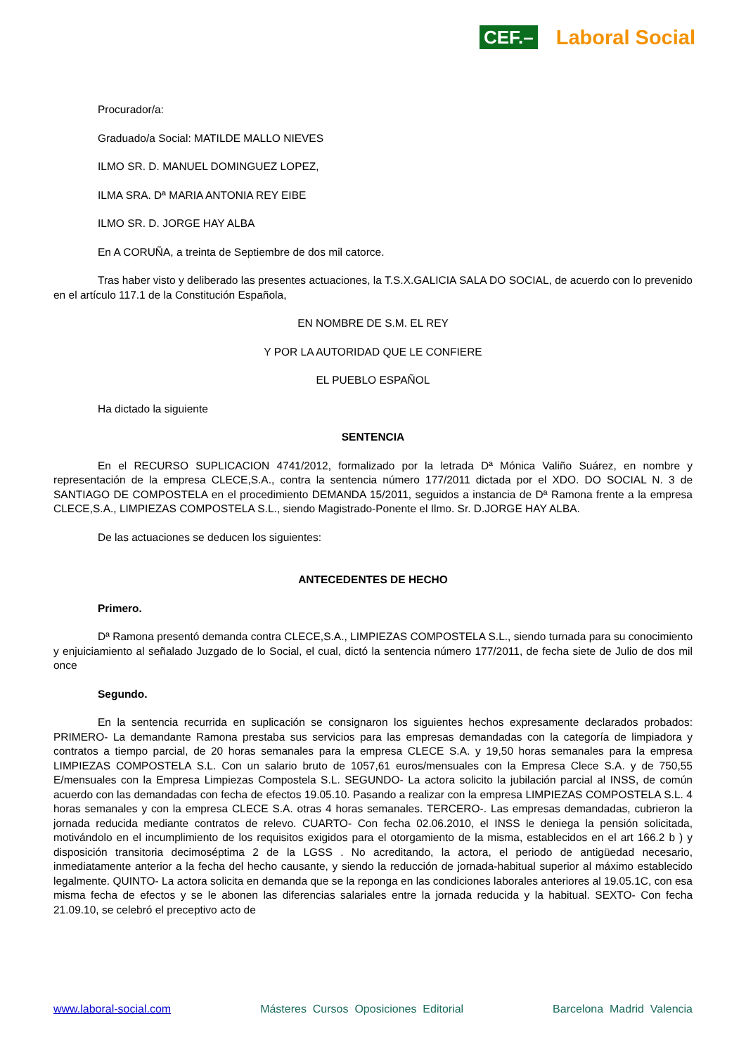CEF.–
Laboral Social
Procurador/a:
Graduado/a Social: MATILDE MALLO NIEVES
ILMO SR. D. MANUEL DOMINGUEZ LOPEZ,
ILMA SRA. Dª MARIA ANTONIA REY EIBE
ILMO SR. D. JORGE HAY ALBA
En A CORUÑA, a treinta de Septiembre de dos mil catorce.
Tras haber visto y deliberado las presentes actuaciones, la T.S.X.GALICIA SALA DO SOCIAL, de acuerdo con lo prevenido en el artículo 117.1 de la Constitución Española,
EN NOMBRE DE S.M. EL REY
Y POR LA AUTORIDAD QUE LE CONFIERE
EL PUEBLO ESPAÑOL
Ha dictado la siguiente
SENTENCIA
En el RECURSO SUPLICACION 4741/2012, formalizado por la letrada Dª Mónica Valiño Suárez, en nombre y representación de la empresa CLECE,S.A., contra la sentencia número 177/2011 dictada por el XDO. DO SOCIAL N. 3 de SANTIAGO DE COMPOSTELA en el procedimiento DEMANDA 15/2011, seguidos a instancia de Dª Ramona frente a la empresa CLECE,S.A., LIMPIEZAS COMPOSTELA S.L., siendo Magistrado-Ponente el Ilmo. Sr. D.JORGE HAY ALBA.
De las actuaciones se deducen los siguientes:
ANTECEDENTES DE HECHO
Primero.
Dª Ramona presentó demanda contra CLECE,S.A., LIMPIEZAS COMPOSTELA S.L., siendo turnada para su conocimiento y enjuiciamiento al señalado Juzgado de lo Social, el cual, dictó la sentencia número 177/2011, de fecha siete de Julio de dos mil once
Segundo.
En la sentencia recurrida en suplicación se consignaron los siguientes hechos expresamente declarados probados: PRIMERO- La demandante Ramona prestaba sus servicios para las empresas demandadas con la categoría de limpiadora y contratos a tiempo parcial, de 20 horas semanales para la empresa CLECE S.A. y 19,50 horas semanales para la empresa LIMPIEZAS COMPOSTELA S.L. Con un salario bruto de 1057,61 euros/mensuales con la Empresa Clece S.A. y de 750,55 E/mensuales con la Empresa Limpiezas Compostela S.L. SEGUNDO- La actora solicito la jubilación parcial al INSS, de común acuerdo con las demandadas con fecha de efectos 19.05.10. Pasando a realizar con la empresa LIMPIEZAS COMPOSTELA S.L. 4 horas semanales y con la empresa CLECE S.A. otras 4 horas semanales. TERCERO-. Las empresas demandadas, cubrieron la jornada reducida mediante contratos de relevo. CUARTO- Con fecha 02.06.2010, el INSS le deniega la pensión solicitada, motivándolo en el incumplimiento de los requisitos exigidos para el otorgamiento de la misma, establecidos en el art 166.2 b ) y disposición transitoria decimoséptima 2 de la LGSS . No acreditando, la actora, el periodo de antigüedad necesario, inmediatamente anterior a la fecha del hecho causante, y siendo la reducción de jornada-habitual superior al máximo establecido legalmente. QUINTO- La actora solicita en demanda que se la reponga en las condiciones laborales anteriores al 19.05.1C, con esa misma fecha de efectos y se le abonen las diferencias salariales entre la jornada reducida y la habitual. SEXTO- Con fecha 21.09.10, se celebró el preceptivo acto de
www.laboral-social.com Másteres Cursos Oposiciones Editorial Barcelona Madrid Valencia